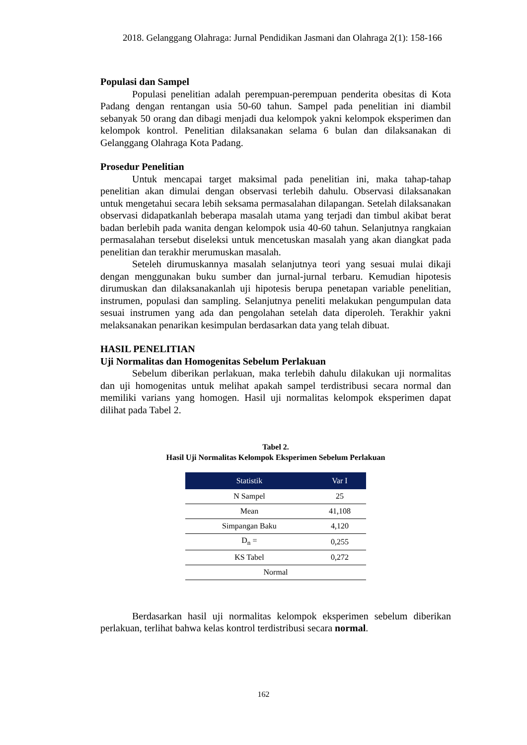2018. Gelanggang Olahraga: Jurnal Pendidikan Jasmani dan Olahraga 2(1): 158-166
Populasi dan Sampel
Populasi penelitian adalah perempuan-perempuan penderita obesitas di Kota Padang dengan rentangan usia 50-60 tahun. Sampel pada penelitian ini diambil sebanyak 50 orang dan dibagi menjadi dua kelompok yakni kelompok eksperimen dan kelompok kontrol. Penelitian dilaksanakan selama 6 bulan dan dilaksanakan di Gelanggang Olahraga Kota Padang.
Prosedur Penelitian
Untuk mencapai target maksimal pada penelitian ini, maka tahap-tahap penelitian akan dimulai dengan observasi terlebih dahulu. Observasi dilaksanakan untuk mengetahui secara lebih seksama permasalahan dilapangan. Setelah dilaksanakan observasi didapatkanlah beberapa masalah utama yang terjadi dan timbul akibat berat badan berlebih pada wanita dengan kelompok usia 40-60 tahun. Selanjutnya rangkaian permasalahan tersebut diseleksi untuk mencetuskan masalah yang akan diangkat pada penelitian dan terakhir merumuskan masalah.
Seteleh dirumuskannya masalah selanjutnya teori yang sesuai mulai dikaji dengan menggunakan buku sumber dan jurnal-jurnal terbaru. Kemudian hipotesis dirumuskan dan dilaksanakanlah uji hipotesis berupa penetapan variable penelitian, instrumen, populasi dan sampling. Selanjutnya peneliti melakukan pengumpulan data sesuai instrumen yang ada dan pengolahan setelah data diperoleh. Terakhir yakni melaksanakan penarikan kesimpulan berdasarkan data yang telah dibuat.
HASIL PENELITIAN
Uji Normalitas dan Homogenitas Sebelum Perlakuan
Sebelum diberikan perlakuan, maka terlebih dahulu dilakukan uji normalitas dan uji homogenitas untuk melihat apakah sampel terdistribusi secara normal dan memiliki varians yang homogen. Hasil uji normalitas kelompok eksperimen dapat dilihat pada Tabel 2.
Tabel 2.
Hasil Uji Normalitas Kelompok Eksperimen Sebelum Perlakuan
| Statistik | Var I |
| --- | --- |
| N Sampel | 25 |
| Mean | 41,108 |
| Simpangan Baku | 4,120 |
| D<sub>n</sub> = | 0,255 |
| KS Tabel | 0,272 |
| Normal | |
Berdasarkan hasil uji normalitas kelompok eksperimen sebelum diberikan perlakuan, terlihat bahwa kelas kontrol terdistribusi secara normal.
162